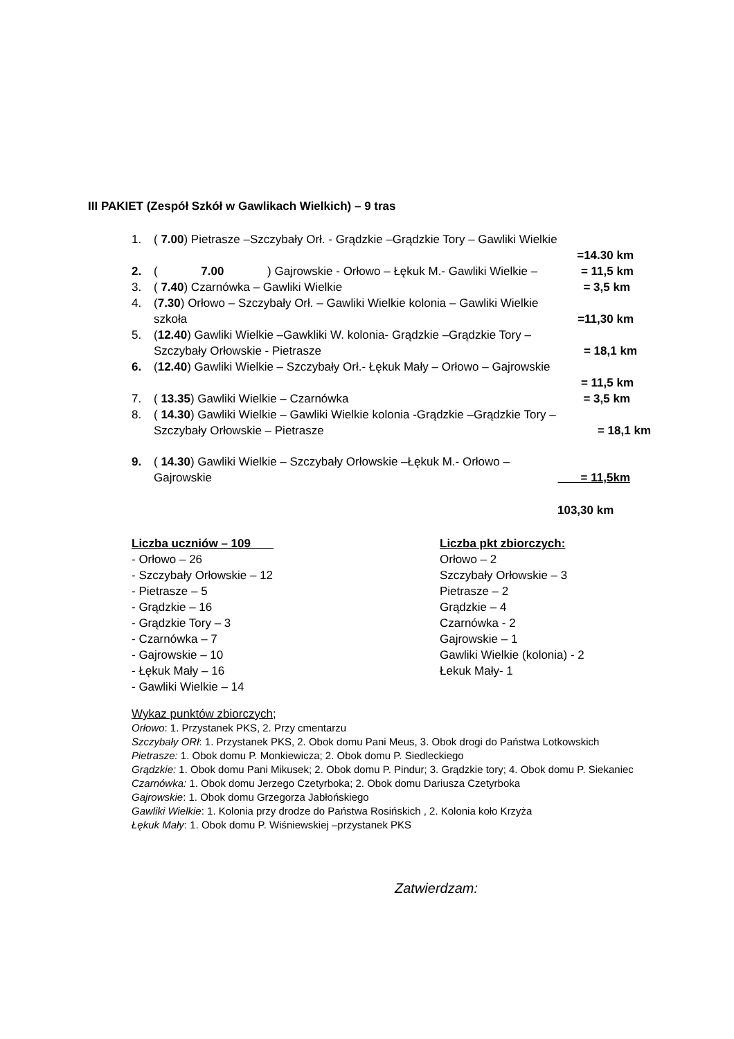III PAKIET (Zespół Szkół w Gawlikach Wielkich) – 9 tras
1. ( 7.00) Pietrasze –Szczybały Orł. - Grądzkie –Grądzkie Tory – Gawliki Wielkie
=14.30 km
2. ( 7.00) Gajrowskie - Orłowo – Łękuk M.- Gawliki Wielkie – = 11,5 km
3. ( 7.40) Czarnówka – Gawliki Wielkie = 3,5 km
4. (7.30) Orłowo – Szczybały Orł. – Gawliki Wielkie kolonia – Gawliki Wielkie
szkoła =11,30 km
5. (12.40) Gawliki Wielkie –Gawkliki W. kolonia- Grądzkie –Grądzkie Tory –
Szczybały Orłowskie - Pietrasze = 18,1 km
6. (12.40) Gawliki Wielkie – Szczybały Orł.- Łękuk Mały – Orłowo – Gajrowskie
= 11,5 km
7. ( 13.35) Gawliki Wielkie – Czarnówka = 3,5 km
8. ( 14.30) Gawliki Wielkie – Gawliki Wielkie kolonia -Grądzkie –Grądzkie Tory –
Szczybały Orłowskie – Pietrasze = 18,1 km
9. ( 14.30) Gawliki Wielkie – Szczybały Orłowskie –Łękuk M.- Orłowo –
Gajrowskie = 11,5km
103,30 km
Liczba uczniów – 109
- Orłowo – 26
- Szczybały Orłowskie – 12
- Pietrasze – 5
- Grądzkie – 16
- Grądzkie Tory – 3
- Czarnówka – 7
- Gajrowskie – 10
- Łękuk Mały – 16
- Gawliki Wielkie – 14
Liczba pkt zbiorczych:
Orłowo – 2
Szczybały Orłowskie – 3
Pietrasze – 2
Grądzkie – 4
Czarnówka - 2
Gajrowskie – 1
Gawliki Wielkie (kolonia) - 2
Łekuk Mały- 1
Wykaz punktów zbiorczych;
Orłowo: 1. Przystanek PKS, 2. Przy cmentarzu
Szczybały ORł: 1. Przystanek PKS, 2. Obok domu Pani Meus, 3. Obok drogi do Państwa Lotkowskich
Pietrasze: 1. Obok domu P. Monkiewicza; 2. Obok domu P. Siedleckiego
Grądzkie: 1. Obok domu Pani Mikusek; 2. Obok domu P. Pindur; 3. Grądzkie tory; 4. Obok domu P. Siekaniec
Czarnówka: 1. Obok domu Jerzego Czetyrboka; 2. Obok domu Dariusza Czetyrboka
Gajrowskie: 1. Obok domu Grzegorza Jabłońskiego
Gawliki Wielkie: 1. Kolonia przy drodze do Państwa Rosińskich , 2. Kolonia koło Krzyża
Łękuk Mały: 1. Obok domu P. Wiśniewskiej –przystanek PKS
Zatwierdzam: